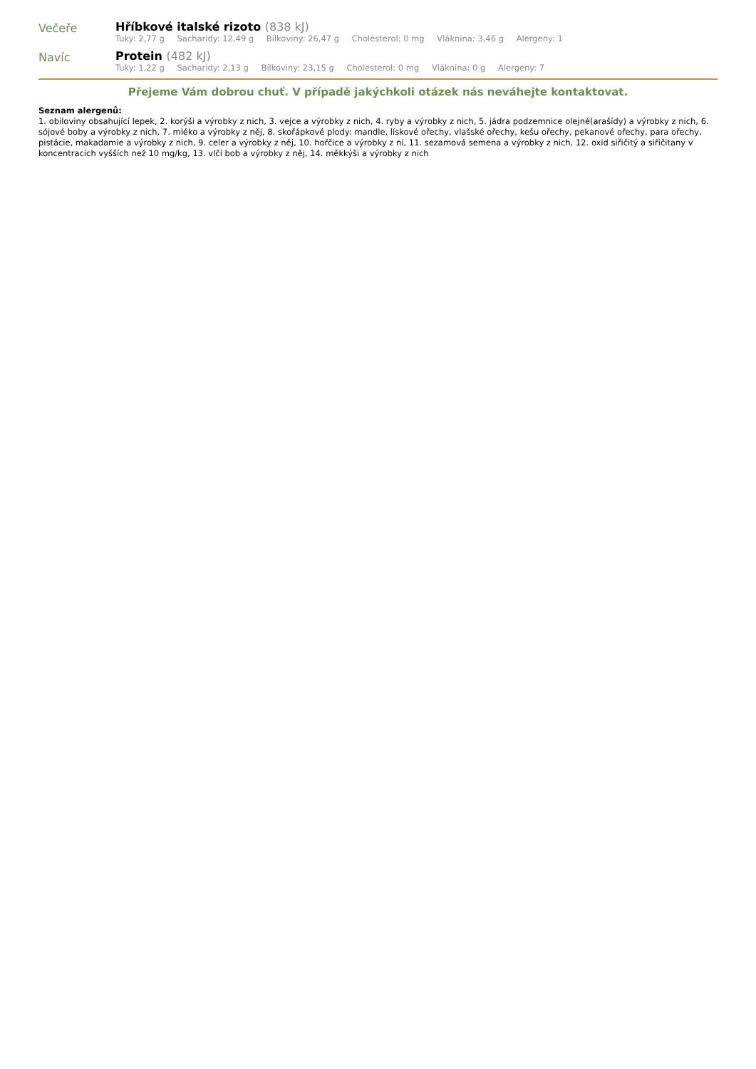Večeře Hříbkové italské rizoto (838 kJ)
Tuky: 2,77 g Sacharidy: 12,49 g Bílkoviny: 26,47 g Cholesterol: 0 mg Vláknina: 3,46 g Alergeny: 1
Navíc Protein (482 kJ)
Tuky: 1,22 g Sacharidy: 2,13 g Bílkoviny: 23,15 g Cholesterol: 0 mg Vláknina: 0 g Alergeny: 7
Přejeme Vám dobrou chuť. V případě jakýchkoli otázek nás neváhejte kontaktovat.
Seznam alergenů:
1. obiloviny obsahující lepek, 2. korýši a výrobky z nich, 3. vejce a výrobky z nich, 4. ryby a výrobky z nich, 5. jádra podzemnice olejné(arašídy) a výrobky z nich, 6. sójové boby a výrobky z nich, 7. mléko a výrobky z něj, 8. skořápkové plody: mandle, lískové ořechy, vlašské ořechy, kešu ořechy, pekanové ořechy, para ořechy, pistácie, makadamie a výrobky z nich, 9. celer a výrobky z něj, 10. hořčice a výrobky z ní, 11. sezamová semena a výrobky z nich, 12. oxid siřičitý a siřičitany v koncentracích vyšších než 10 mg/kg, 13. vlčí bob a výrobky z něj, 14. měkkýši a výrobky z nich